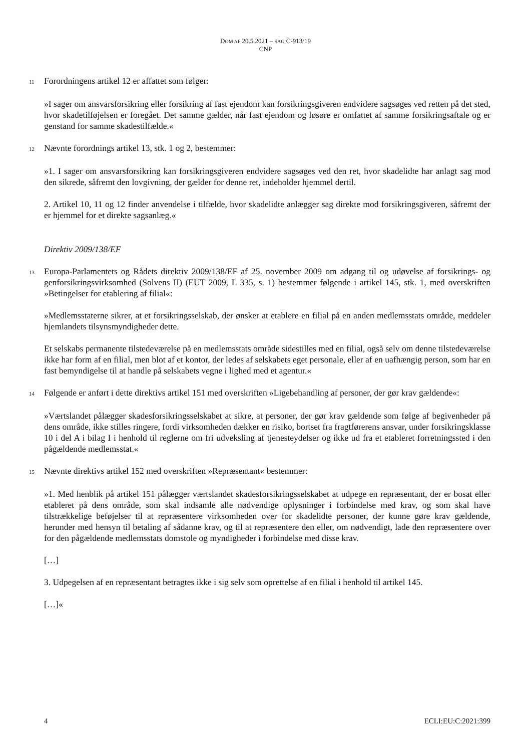DOM AF 20.5.2021 – SAG C-913/19
CNP
11
Forordningens artikel 12 er affattet som følger:
»I sager om ansvarsforsikring eller forsikring af fast ejendom kan forsikringsgiveren endvidere sagsøges ved retten på det sted, hvor skadetilføjelsen er foregået. Det samme gælder, når fast ejendom og løsøre er omfattet af samme forsikringsaftale og er genstand for samme skadestilfælde.«
12
Nævnte forordnings artikel 13, stk. 1 og 2, bestemmer:
»1. I sager om ansvarsforsikring kan forsikringsgiveren endvidere sagsøges ved den ret, hvor skadelidte har anlagt sag mod den sikrede, såfremt den lovgivning, der gælder for denne ret, indeholder hjemmel dertil.
2. Artikel 10, 11 og 12 finder anvendelse i tilfælde, hvor skadelidte anlægger sag direkte mod forsikringsgiveren, såfremt der er hjemmel for et direkte sagsanlæg.«
Direktiv 2009/138/EF
13
Europa-Parlamentets og Rådets direktiv 2009/138/EF af 25. november 2009 om adgang til og udøvelse af forsikrings- og genforsikringsvirksomhed (Solvens II) (EUT 2009, L 335, s. 1) bestemmer følgende i artikel 145, stk. 1, med overskriften »Betingelser for etablering af filial«:
»Medlemsstaterne sikrer, at et forsikringsselskab, der ønsker at etablere en filial på en anden medlemsstats område, meddeler hjemlandets tilsynsmyndigheder dette.
Et selskabs permanente tilstedeværelse på en medlemsstats område sidestilles med en filial, også selv om denne tilstedeværelse ikke har form af en filial, men blot af et kontor, der ledes af selskabets eget personale, eller af en uafhængig person, som har en fast bemyndigelse til at handle på selskabets vegne i lighed med et agentur.«
14
Følgende er anført i dette direktivs artikel 151 med overskriften »Ligebehandling af personer, der gør krav gældende«:
»Værtslandet pålægger skadesforsikringsselskabet at sikre, at personer, der gør krav gældende som følge af begivenheder på dens område, ikke stilles ringere, fordi virksomheden dækker en risiko, bortset fra fragtførerens ansvar, under forsikringsklasse 10 i del A i bilag I i henhold til reglerne om fri udveksling af tjenesteydelser og ikke ud fra et etableret forretningssted i den pågældende medlemsstat.«
15
Nævnte direktivs artikel 152 med overskriften »Repræsentant« bestemmer:
»1. Med henblik på artikel 151 pålægger værtslandet skadesforsikringsselskabet at udpege en repræsentant, der er bosat eller etableret på dens område, som skal indsamle alle nødvendige oplysninger i forbindelse med krav, og som skal have tilstrækkelige beføjelser til at repræsentere virksomheden over for skadelidte personer, der kunne gøre krav gældende, herunder med hensyn til betaling af sådanne krav, og til at repræsentere den eller, om nødvendigt, lade den repræsentere over for den pågældende medlemsstats domstole og myndigheder i forbindelse med disse krav.
[…]
3. Udpegelsen af en repræsentant betragtes ikke i sig selv som oprettelse af en filial i henhold til artikel 145.
[…]«
4 ECLI:EU:C:2021:399